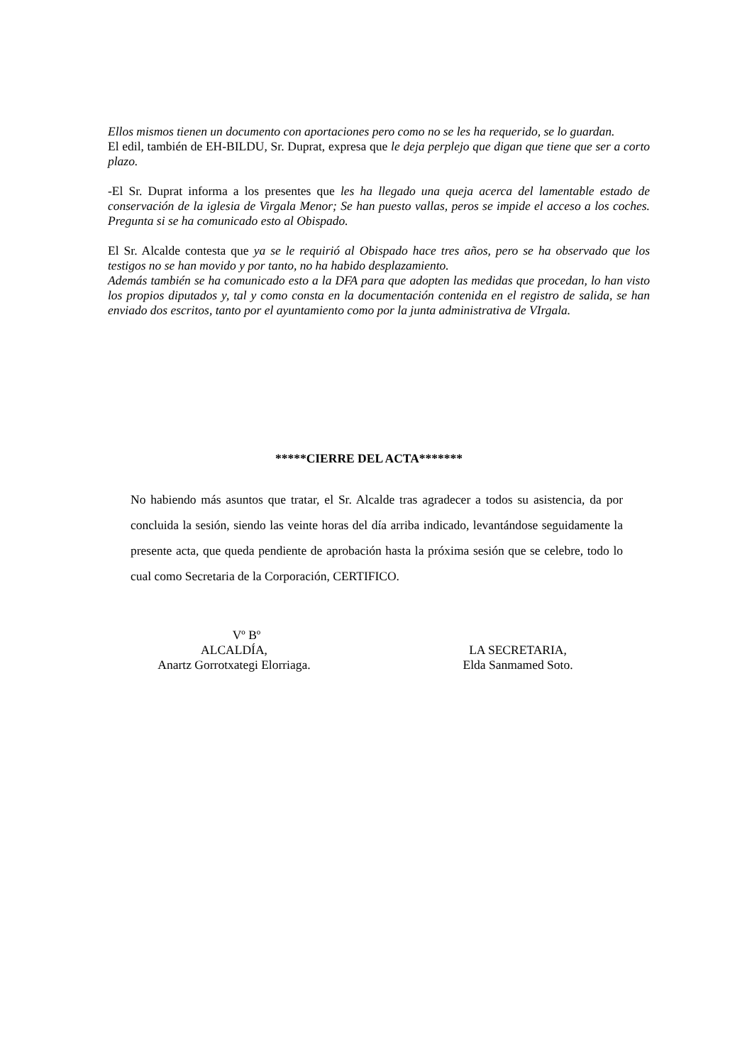Ellos mismos tienen un documento con aportaciones pero como no se les ha requerido, se lo guardan.
El edil, también de EH-BILDU, Sr. Duprat, expresa que le deja perplejo que digan que tiene que ser a corto plazo.
-El Sr. Duprat informa a los presentes que les ha llegado una queja acerca del lamentable estado de conservación de la iglesia de Virgala Menor; Se han puesto vallas, peros se impide el acceso a los coches. Pregunta si se ha comunicado esto al Obispado.
El Sr. Alcalde contesta que ya se le requirió al Obispado hace tres años, pero se ha observado que los testigos no se han movido y por tanto, no ha habido desplazamiento.
Además también se ha comunicado esto a la DFA para que adopten las medidas que procedan, lo han visto los propios diputados y, tal y como consta en la documentación contenida en el registro de salida, se han enviado dos escritos, tanto por el ayuntamiento como por la junta administrativa de VIrgala.
*****CIERRE DEL ACTA*******
No habiendo más asuntos que tratar, el Sr. Alcalde tras agradecer a todos su asistencia, da por concluida la sesión, siendo las veinte horas del día arriba indicado, levantándose seguidamente la presente acta, que queda pendiente de aprobación hasta la próxima sesión que se celebre, todo lo cual como Secretaria de la Corporación, CERTIFICO.
Vº Bº
ALCALDÍA,
Anartz Gorrotxategi Elorriaga.
LA SECRETARIA,
Elda Sanmamed Soto.